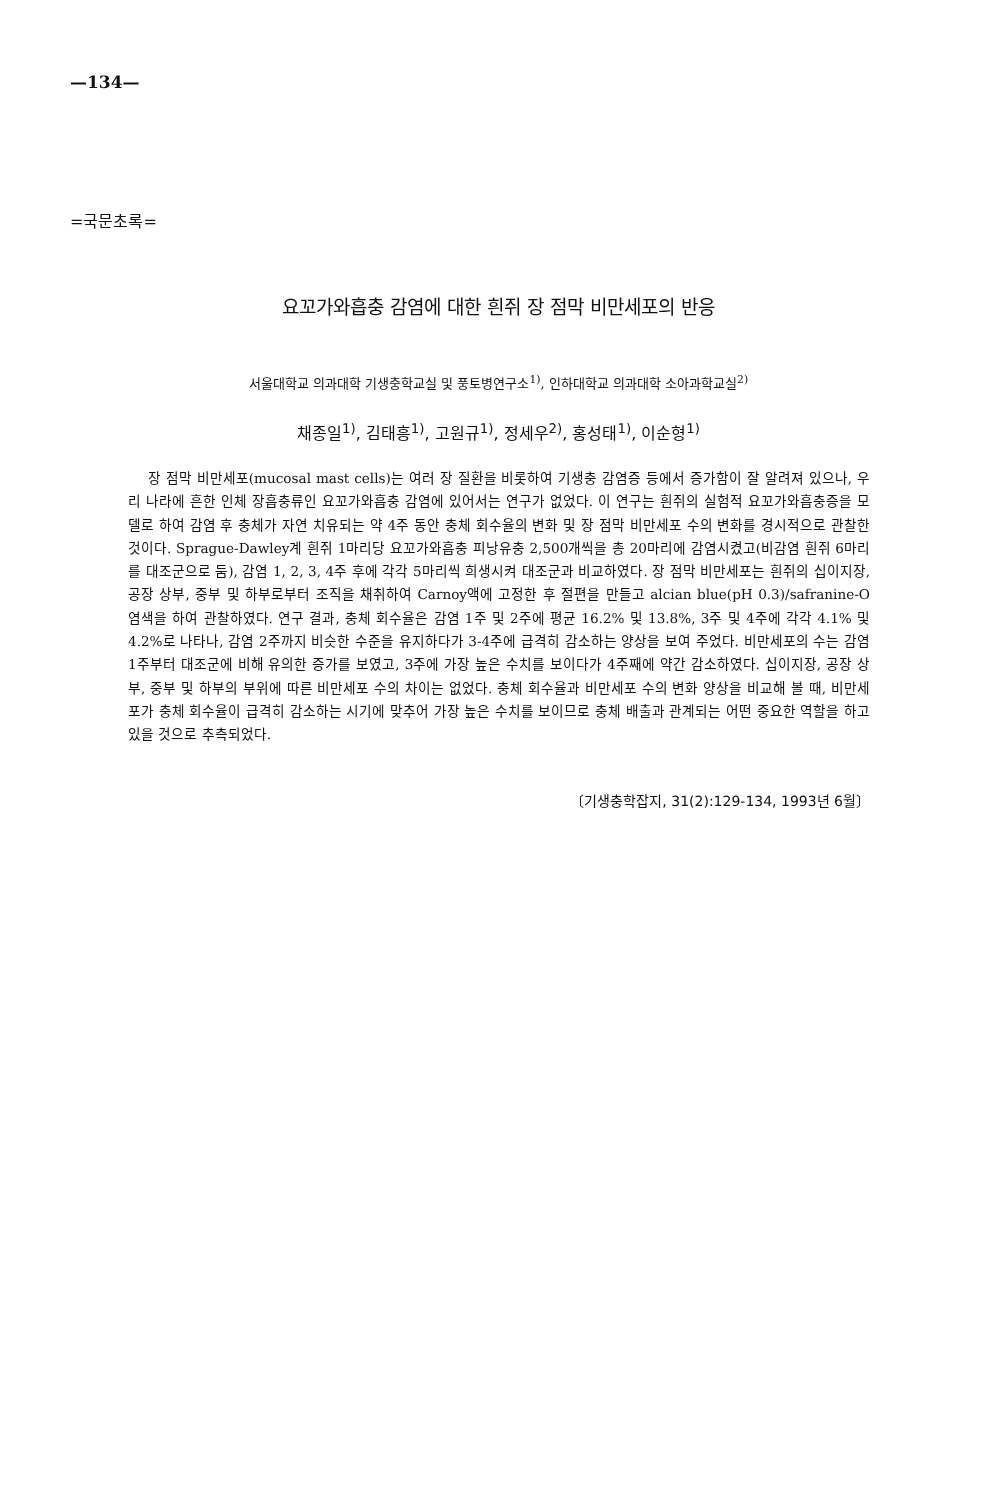—134—
=국문초록=
요꼬가와흡충 감염에 대한 흰쥐 장 점막 비만세포의 반응
서울대학교 의과대학 기생충학교실 및 풍토병연구소<sup>1)</sup>, 인하대학교 의과대학 소아과학교실<sup>2)</sup>
채종일<sup>1)</sup>, 김태흥<sup>1)</sup>, 고원규<sup>1)</sup>, 정세우<sup>2)</sup>, 홍성태<sup>1)</sup>, 이순형<sup>1)</sup>
장 점막 비만세포(mucosal mast cells)는 여러 장 질환을 비롯하여 기생충 감염증 등에서 증가함이 잘 알려져 있으나, 우리 나라에 흔한 인체 장흡충류인 요꼬가와흡충 감염에 있어서는 연구가 없었다. 이 연구는 흰쥐의 실험적 요꼬가와흡충증을 모델로 하여 감염 후 충체가 자연 치유되는 약 4주 동안 충체 회수율의 변화 및 장 점막 비만세포 수의 변화를 경시적으로 관찰한 것이다. Sprague-Dawley계 흰쥐 1마리당 요꼬가와흡충 피낭유충 2,500개씩을 총 20마리에 감염시켰고(비감염 흰쥐 6마리를 대조군으로 둠), 감염 1, 2, 3, 4주 후에 각각 5마리씩 희생시켜 대조군과 비교하였다. 장 점막 비만세포는 흰쥐의 십이지장, 공장 상부, 중부 및 하부로부터 조직을 채취하여 Carnoy액에 고정한 후 절편을 만들고 alcian blue(pH 0.3)/safranine-O 염색을 하여 관찰하였다. 연구 결과, 충체 회수율은 감염 1주 및 2주에 평균 16.2% 및 13.8%, 3주 및 4주에 각각 4.1% 및 4.2%로 나타나, 감염 2주까지 비슷한 수준을 유지하다가 3-4주에 급격히 감소하는 양상을 보여 주었다. 비만세포의 수는 감염 1주부터 대조군에 비해 유의한 증가를 보였고, 3주에 가장 높은 수치를 보이다가 4주째에 약간 감소하였다. 십이지장, 공장 상부, 중부 및 하부의 부위에 따른 비만세포 수의 차이는 없었다. 충체 회수율과 비만세포 수의 변화 양상을 비교해 볼 때, 비만세포가 충체 회수율이 급격히 감소하는 시기에 맞추어 가장 높은 수치를 보이므로 충체 배출과 관계되는 어떤 중요한 역할을 하고 있을 것으로 추측되었다.
〔기생충학잡지, 31(2):129-134, 1993년 6월〕